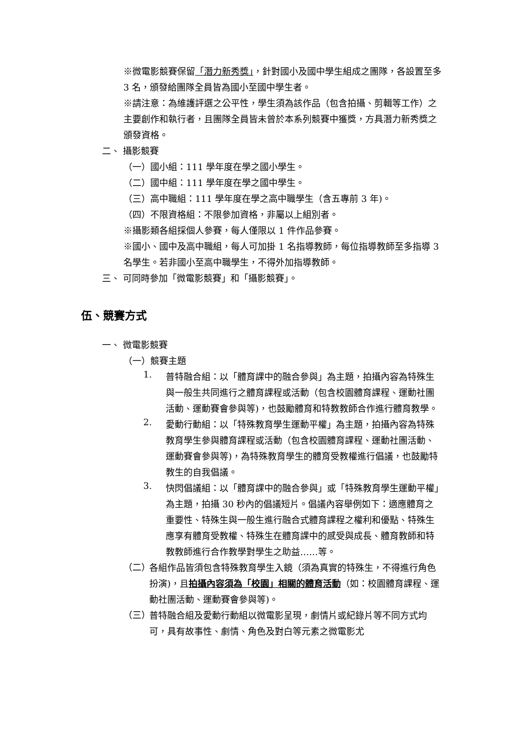※微電影競賽保留「潛力新秀獎」，針對國小及國中學生組成之團隊，各設置至多 3 名，頒發給團隊全員皆為國小至國中學生者。
※請注意：為維護評選之公平性，學生須為該作品（包含拍攝、剪輯等工作）之主要創作和執行者，且團隊全員皆未曾於本系列競賽中獲獎，方具潛力新秀獎之頒發資格。
二、 攝影競賽
（一）國小組：111 學年度在學之國小學生。
（二）國中組：111 學年度在學之國中學生。
（三）高中職組：111 學年度在學之高中職學生（含五專前 3 年)。
（四）不限資格組：不限參加資格，非屬以上組別者。
※攝影類各組採個人參賽，每人僅限以 1 件作品參賽。
※國小、國中及高中職組，每人可加掛 1 名指導教師，每位指導教師至多指導 3 名學生。若非國小至高中職學生，不得外加指導教師。
三、 可同時參加「微電影競賽」和「攝影競賽」。
伍、競賽方式
一、 微電影競賽
（一）競賽主題
1.
普特融合組：以「體育課中的融合參與」為主題，拍攝內容為特殊生與一般生共同進行之體育課程或活動（包含校園體育課程、運動社團活動、運動賽會參與等)，也鼓勵體育和特教教師合作進行體育教學。
2.
愛動行動組：以「特殊教育學生運動平權」為主題，拍攝內容為特殊教育學生參與體育課程或活動（包含校園體育課程、運動社團活動、運動賽會參與等)，為特殊教育學生的體育受教權進行倡議，也鼓勵特教生的自我倡議。
3.
快閃倡議組：以「體育課中的融合參與」或「特殊教育學生運動平權」為主題，拍攝 30 秒內的倡議短片。倡議內容舉例如下：適應體育之重要性、特殊生與一般生進行融合式體育課程之權利和優點、特殊生應享有體育受教權、特殊生在體育課中的感受與成長、體育教師和特教教師進行合作教學對學生之助益……等。
（二）
各組作品皆須包含特殊教育學生入鏡（須為真實的特殊生，不得進行角色扮演)，且拍攝內容須為「校園」相關的體育活動（如：校園體育課程、運動社團活動、運動賽會參與等)。
（三）
普特融合組及愛動行動組以微電影呈現，劇情片或紀錄片等不同方式均可，具有故事性、劇情、角色及對白等元素之微電影尤